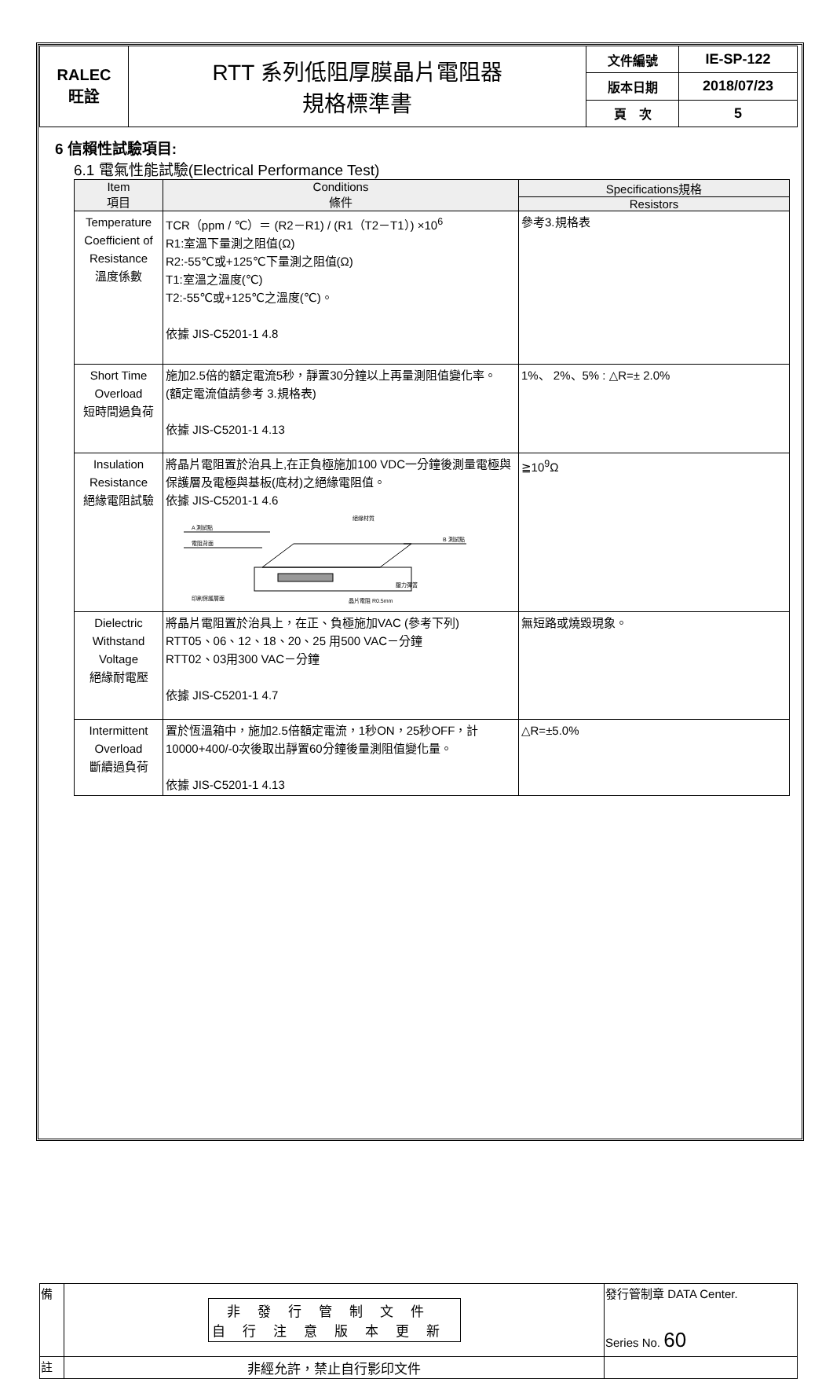| RALEC 旺詮 | RTT 系列低阻厚膜晶片電阻器 規格標準書 | 文件編號 | IE-SP-122 |
| | | 版本日期 | 2018/07/23 |
| | | 頁 次 | 5 |
6 信賴性試驗項目:
6.1 電氣性能試驗(Electrical Performance Test)
| Item 項目 | Conditions 條件 | Specifications規格 |
| --- | --- | --- |
| | | Resistors |
| Temperature Coefficient of Resistance 溫度係數 | TCR（ppm / ℃）＝ (R2－R1) / (R1（T2－T1）) ×10<sup>6</sup> R1:室溫下量測之阻值(Ω) R2:-55℃或+125℃下量測之阻值(Ω) T1:室溫之溫度(℃) T2:-55℃或+125℃之溫度(℃)。 依據 JIS-C5201-1 4.8 | 參考3.規格表 |
| Short Time Overload 短時間過負荷 | 施加2.5倍的額定電流5秒，靜置30分鐘以上再量測阻值變化率。 (額定電流值請參考 3.規格表) 依據 JIS-C5201-1 4.13 | 1%、 2%、5% : △R=± 2.0% |
| Insulation Resistance 絕緣電阻試驗 | 將晶片電阻置於治具上,在正負極施加100 VDC一分鐘後測量電極與保護層及電極與基板(底材)之絕緣電阻值。 依據 JIS-C5201-1 4.6 A 測試點 電阻背面 B 測試點 絕緣材質 壓力彈簧 印刷保護層面 晶片電阻 R0.5mm | ≧10<sup>9</sup>Ω |
| Dielectric Withstand Voltage 絕緣耐電壓 | 將晶片電阻置於治具上，在正、負極施加VAC (參考下列) RTT05、06、12、18、20、25 用500 VAC－分鐘 RTT02、03用300 VAC－分鐘 依據 JIS-C5201-1 4.7 | 無短路或燒毀現象。 |
| Intermittent Overload 斷續過負荷 | 置於恆溫箱中，施加2.5倍額定電流，1秒ON，25秒OFF，計10000+400/-0次後取出靜置60分鐘後量測阻值變化量。 依據 JIS-C5201-1 4.13 | △R=±5.0% |
| 備 | 非發行管制文件 自行注意版本更新 | 發行管制章 DATA Center. Series No. 60 |
| 註 | 非經允許，禁止自行影印文件 | |